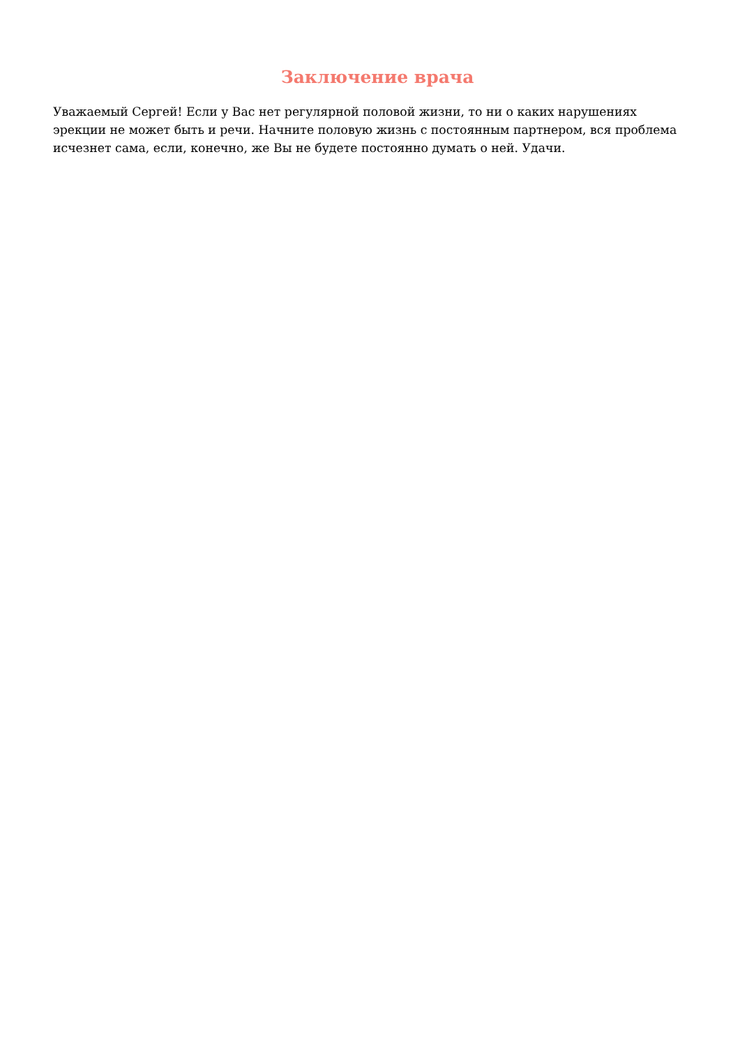Заключение врача
Уважаемый Сергей! Если у Вас нет регулярной половой жизни, то ни о каких нарушениях эрекции не может быть и речи. Начните половую жизнь с постоянным партнером, вся проблема исчезнет сама, если, конечно, же Вы не будете постоянно думать о ней. Удачи.